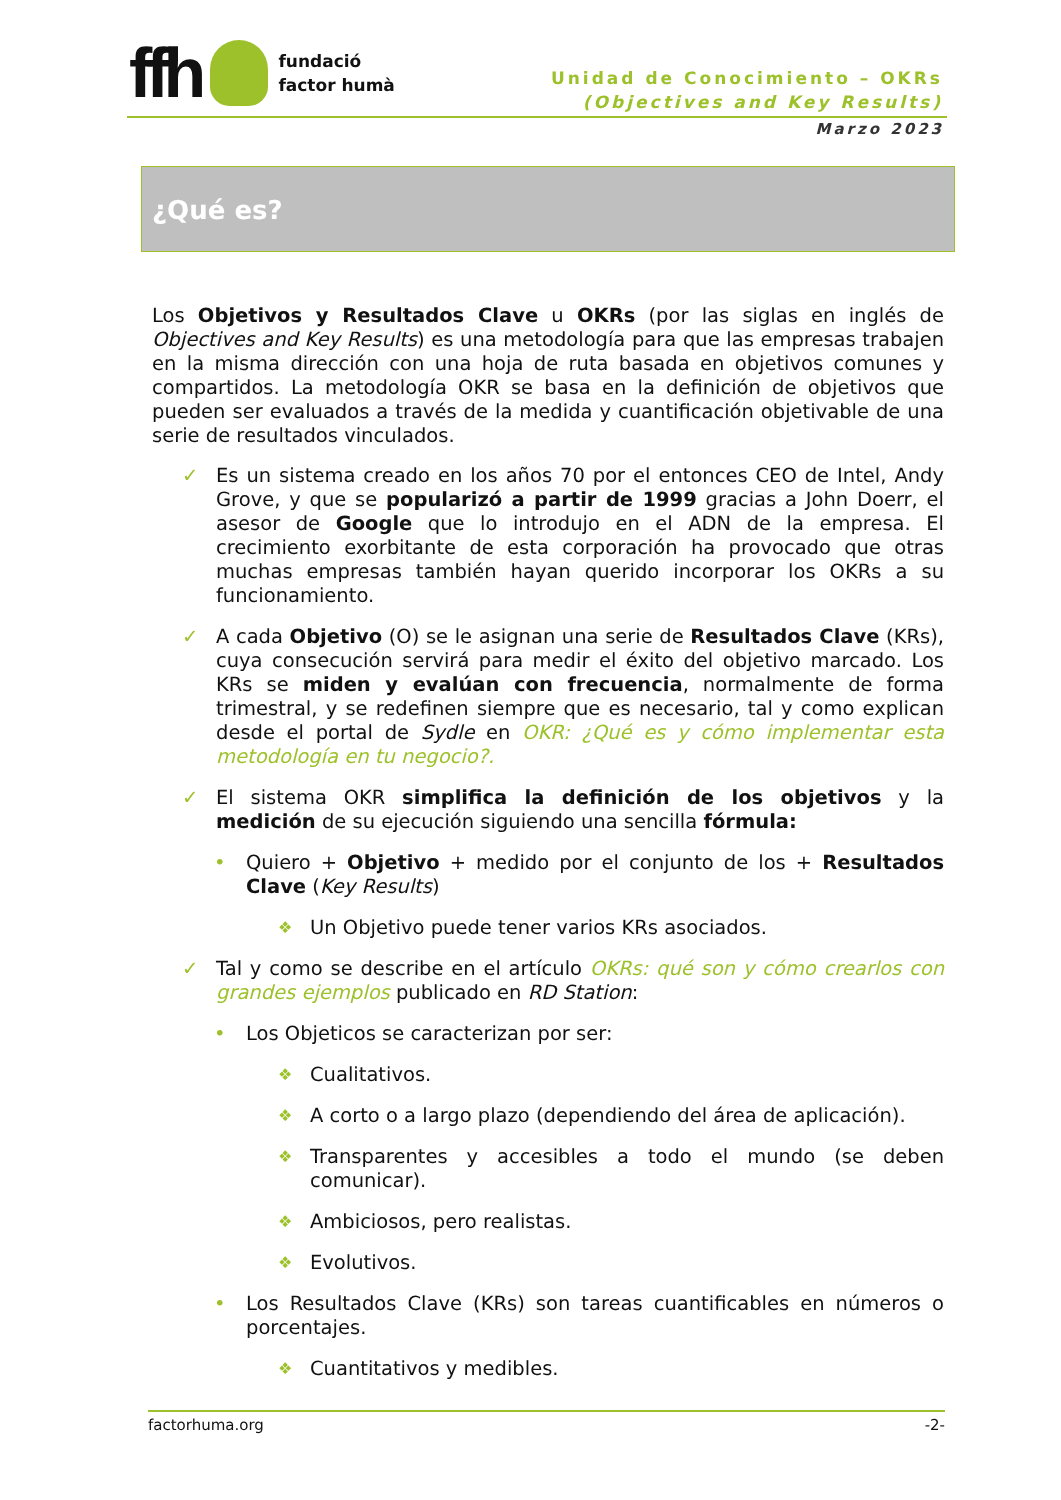ffh
fundació
factor humà
Unidad de Conocimiento – OKRs
(Objectives and Key Results)
Marzo 2023
¿Qué es?
Los Objetivos y Resultados Clave u OKRs (por las siglas en inglés de Objectives and Key Results) es una metodología para que las empresas trabajen en la misma dirección con una hoja de ruta basada en objetivos comunes y compartidos. La metodología OKR se basa en la definición de objetivos que pueden ser evaluados a través de la medida y cuantificación objetivable de una serie de resultados vinculados.
✓ Es un sistema creado en los años 70 por el entonces CEO de Intel, Andy Grove, y que se popularizó a partir de 1999 gracias a John Doerr, el asesor de Google que lo introdujo en el ADN de la empresa. El crecimiento exorbitante de esta corporación ha provocado que otras muchas empresas también hayan querido incorporar los OKRs a su funcionamiento.
✓ A cada Objetivo (O) se le asignan una serie de Resultados Clave (KRs), cuya consecución servirá para medir el éxito del objetivo marcado. Los KRs se miden y evalúan con frecuencia, normalmente de forma trimestral, y se redefinen siempre que es necesario, tal y como explican desde el portal de Sydle en OKR: ¿Qué es y cómo implementar esta metodología en tu negocio?.
✓ El sistema OKR simplifica la definición de los objetivos y la medición de su ejecución siguiendo una sencilla fórmula:
• Quiero + Objetivo + medido por el conjunto de los + Resultados Clave (Key Results)
❖
Un Objetivo puede tener varios KRs asociados.
✓ Tal y como se describe en el artículo OKRs: qué son y cómo crearlos con grandes ejemplos publicado en RD Station:
• Los Objeticos se caracterizan por ser:
❖
Cualitativos.
❖
A corto o a largo plazo (dependiendo del área de aplicación).
❖
Transparentes y accesibles a todo el mundo (se deben comunicar).
❖
Ambiciosos, pero realistas.
❖
Evolutivos.
• Los Resultados Clave (KRs) son tareas cuantificables en números o porcentajes.
❖
Cuantitativos y medibles.
factorhuma.org -2-